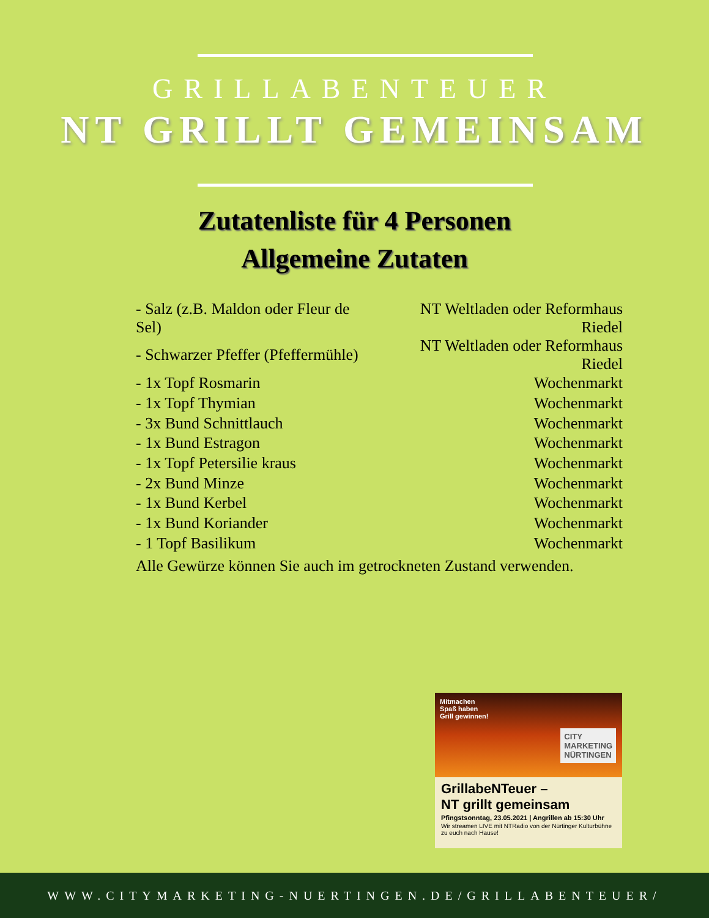GRILLABENTEUER
NT GRILLT GEMEINSAM
Zutatenliste für 4 Personen
Allgemeine Zutaten
| - Salz (z.B. Maldon oder Fleur de Sel) | NT Weltladen oder Reformhaus Riedel |
| - Schwarzer Pfeffer (Pfeffermühle) | NT Weltladen oder Reformhaus Riedel |
| - 1x Topf Rosmarin | Wochenmarkt |
| - 1x Topf Thymian | Wochenmarkt |
| - 3x Bund Schnittlauch | Wochenmarkt |
| - 1x Bund Estragon | Wochenmarkt |
| - 1x Topf Petersilie kraus | Wochenmarkt |
| - 2x Bund Minze | Wochenmarkt |
| - 1x Bund Kerbel | Wochenmarkt |
| - 1x Bund Koriander | Wochenmarkt |
| - 1 Topf Basilikum | Wochenmarkt |
Alle Gewürze können Sie auch im getrockneten Zustand verwenden.
Mitmachen
Spaß haben
Grill gewinnen!
CITY
MARKETING
NÜRTINGEN
GrillabeNTeuer –
NT grillt gemeinsam
Pfingstsonntag, 23.05.2021 | Angrillen ab 15:30 Uhr
Wir streamen LIVE mit NTRadio von der Nürtinger Kulturbühne zu euch nach Hause!
WWW.CITYMARKETING-NUERTINGEN.DE/GRILLABENTEUER/